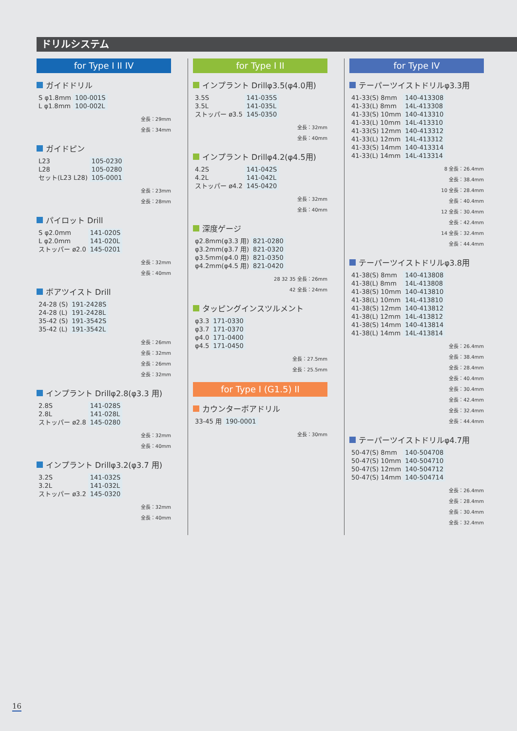ドリルシステム
for Type I II IV
ガイドドリル
| S φ1.8mm | 100-001S |
| L φ1.8mm | 100-002L |
全長：29mm
全長：34mm
ガイドピン
| L23 | 105-0230 |
| L28 | 105-0280 |
| セット(L23 L28) | 105-0001 |
全長：23mm
全長：28mm
パイロット Drill
| S φ2.0mm | 141-020S |
| L φ2.0mm | 141-020L |
| ストッパー ø2.0 | 145-0201 |
全長：32mm
全長：40mm
ボアツイスト Drill
| 24-28 (S) | 191-2428S |
| 24-28 (L) | 191-2428L |
| 35-42 (S) | 191-3542S |
| 35-42 (L) | 191-3542L |
全長：26mm
全長：32mm
全長：26mm
全長：32mm
インプラント Drillφ2.8(φ3.3 用)
| 2.8S | 141-028S |
| 2.8L | 141-028L |
| ストッパー ø2.8 | 145-0280 |
全長：32mm
全長：40mm
インプラント Drillφ3.2(φ3.7 用)
| 3.2S | 141-032S |
| 3.2L | 141-032L |
| ストッパー ø3.2 | 145-0320 |
全長：32mm
全長：40mm
for Type I II
インプラント Drillφ3.5(φ4.0用)
| 3.5S | 141-035S |
| 3.5L | 141-035L |
| ストッパー ø3.5 | 145-0350 |
全長：32mm
全長：40mm
インプラント Drillφ4.2(φ4.5用)
| 4.2S | 141-042S |
| 4.2L | 141-042L |
| ストッパー ø4.2 | 145-0420 |
全長：32mm
全長：40mm
深度ゲージ
| φ2.8mm(φ3.3 用) | 821-0280 |
| φ3.2mm(φ3.7 用) | 821-0320 |
| φ3.5mm(φ4.0 用) | 821-0350 |
| φ4.2mm(φ4.5 用) | 821-0420 |
28 32 35 全長：26mm
42 全長：24mm
タッピングインスツルメント
| φ3.3 | 171-0330 |
| φ3.7 | 171-0370 |
| φ4.0 | 171-0400 |
| φ4.5 | 171-0450 |
全長：27.5mm
全長：25.5mm
for Type I (G1.5) II
カウンターボアドリル
| 33-45 用 | 190-0001 |
全長：30mm
for Type IV
テーパーツイストドリルφ3.3用
| 41-33(S) 8mm | 140-413308 |
| 41-33(L) 8mm | 14L-413308 |
| 41-33(S) 10mm | 140-413310 |
| 41-33(L) 10mm | 14L-413310 |
| 41-33(S) 12mm | 140-413312 |
| 41-33(L) 12mm | 14L-413312 |
| 41-33(S) 14mm | 140-413314 |
| 41-33(L) 14mm | 14L-413314 |
8 全長：26.4mm
全長：38.4mm
10 全長：28.4mm
全長：40.4mm
12 全長：30.4mm
全長：42.4mm
14 全長：32.4mm
全長：44.4mm
テーパーツイストドリルφ3.8用
| 41-38(S) 8mm | 140-413808 |
| 41-38(L) 8mm | 14L-413808 |
| 41-38(S) 10mm | 140-413810 |
| 41-38(L) 10mm | 14L-413810 |
| 41-38(S) 12mm | 140-413812 |
| 41-38(L) 12mm | 14L-413812 |
| 41-38(S) 14mm | 140-413814 |
| 41-38(L) 14mm | 14L-413814 |
全長：26.4mm
全長：38.4mm
全長：28.4mm
全長：40.4mm
全長：30.4mm
全長：42.4mm
全長：32.4mm
全長：44.4mm
テーパーツイストドリルφ4.7用
| 50-47(S) 8mm | 140-504708 |
| 50-47(S) 10mm | 140-504710 |
| 50-47(S) 12mm | 140-504712 |
| 50-47(S) 14mm | 140-504714 |
全長：26.4mm
全長：28.4mm
全長：30.4mm
全長：32.4mm
16